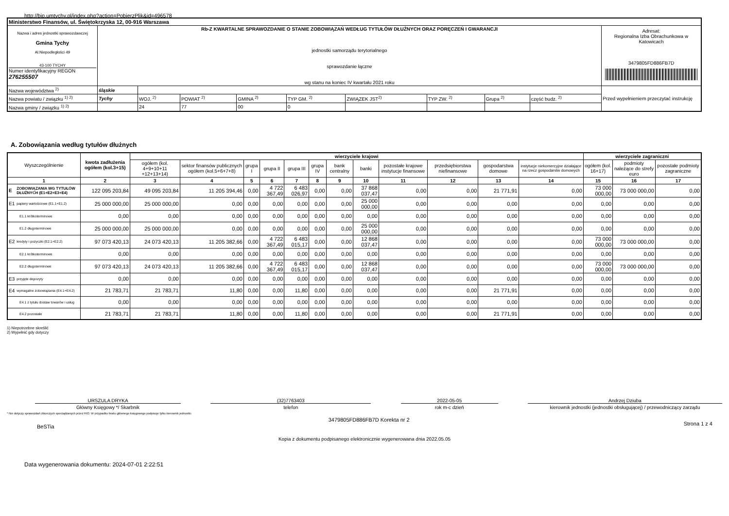http://bip.umtychy.pl/index.php?action=PobierzPlik&id=496578
| Ministerstwo Finansów, ul. Świętokrzyska 12, 00-916 Warszawa | | | | | | | | | | |
| Nazwa i adres jednostki sprawozdawczej Gmina Tychy Al.Niepodległości 49 43-100 TYCHY Numer identyfikacyjny REGON 276255507 | Rb-Z KWARTALNE SPRAWOZDANIE O STANIE ZOBOWIĄZAŃ WEDŁUG TYTUŁÓW DŁUŻNYCH ORAZ PORĘCZEŃ I GWARANCJI jednostki samorządu terytorialnego sprawozdanie łączne wg stanu na koniec IV kwartału 2021 roku | | | | | | | | | Adresat: Regionalna Izba Obrachunkowa w Katowicach 3479805FD886FB7D |
| Nazwa województwa <sup>2)</sup> | śląskie | | | | | | | | | Przed wypełnieniem przeczytać instrukcję |
| Nazwa powiatu / związku <sup>1) 2)</sup> | Tychy | WOJ. <sup>2)</sup> | POWIAT <sup>2)</sup> | GMINA <sup>2)</sup> | TYP GM. <sup>2)</sup> | ZWIĄZEK JST<sup>2)</sup> | TYP ZW. <sup>2)</sup> | Grupa <sup>2)</sup> | część budz. <sup>2)</sup> | |
| Nazwa gminy / związku <sup>1) 2)</sup> | | 24 | 77 | 00 | 0 | | | | | |
A. Zobowiązania według tytułów dłużnych
| Wyszczególnienie | | kwota zadłużenia ogółem (kol.3+15) | wierzyciele krajowi | | | | | | | | | | | | wierzyciele zagraniczni | | |
| --- | --- | --- | --- | --- | --- | --- | --- | --- | --- | --- | --- | --- | --- | --- | --- | --- | --- |
| | | | ogółem (kol. 4+9+10+11 +12+13+14) | sektor finansów publicznych ogółem (kol.5+6+7+8) | grupa I | grupa II | grupa III | grupa IV | bank centralny | banki | pozostałe krajowe instytucje finansowe | przedsiębiorstwa niefinansowe | gospodarstwa domowe | instytucje niekomercyjne działające na rzecz gospodarstw domowych | ogółem (kol. 16+17) | podmioty należące do strefy euro | pozostałe podmioty zagraniczne |
| 1 | | 2 | 3 | 4 | 5 | 6 | 7 | 8 | 9 | 10 | 11 | 12 | 13 | 14 | 15 | 16 | 17 |
| E | ZOBOWIĄZANIA WG TYTUŁÓW DŁUŻNYCH (E1+E2+E3+E4) | 122 095 203,84 | 49 095 203,84 | 11 205 394,46 | 0,00 | 4 722 367,49 | 6 483 026,97 | 0,00 | 0,00 | 37 868 037,47 | 0,00 | 0,00 | 21 771,91 | 0,00 | 73 000 000,00 | 73 000 000,00 | 0,00 |
| E1 | papiery wartościowe (E1.1+E1.2) | 25 000 000,00 | 25 000 000,00 | 0,00 | 0,00 | 0,00 | 0,00 | 0,00 | 0,00 | 25 000 000,00 | 0,00 | 0,00 | 0,00 | 0,00 | 0,00 | 0,00 | 0,00 |
| E1.1 krótkoterminowe | | 0,00 | 0,00 | 0,00 | 0,00 | 0,00 | 0,00 | 0,00 | 0,00 | 0,00 | 0,00 | 0,00 | 0,00 | 0,00 | 0,00 | 0,00 | 0,00 |
| E1.2 długoterminowe | | 25 000 000,00 | 25 000 000,00 | 0,00 | 0,00 | 0,00 | 0,00 | 0,00 | 0,00 | 25 000 000,00 | 0,00 | 0,00 | 0,00 | 0,00 | 0,00 | 0,00 | 0,00 |
| E2 | kredyty i pożyczki (E2.1+E2.2) | 97 073 420,13 | 24 073 420,13 | 11 205 382,66 | 0,00 | 4 722 367,49 | 6 483 015,17 | 0,00 | 0,00 | 12 868 037,47 | 0,00 | 0,00 | 0,00 | 0,00 | 73 000 000,00 | 73 000 000,00 | 0,00 |
| E2.1 krótkoterminowe | | 0,00 | 0,00 | 0,00 | 0,00 | 0,00 | 0,00 | 0,00 | 0,00 | 0,00 | 0,00 | 0,00 | 0,00 | 0,00 | 0,00 | 0,00 | 0,00 |
| E2.2 długoterminowe | | 97 073 420,13 | 24 073 420,13 | 11 205 382,66 | 0,00 | 4 722 367,49 | 6 483 015,17 | 0,00 | 0,00 | 12 868 037,47 | 0,00 | 0,00 | 0,00 | 0,00 | 73 000 000,00 | 73 000 000,00 | 0,00 |
| E3 | przyjęte depozyty | 0,00 | 0,00 | 0,00 | 0,00 | 0,00 | 0,00 | 0,00 | 0,00 | 0,00 | 0,00 | 0,00 | 0,00 | 0,00 | 0,00 | 0,00 | 0,00 |
| E4 | wymagalne zobowiązania (E4.1+E4.2) | 21 783,71 | 21 783,71 | 11,80 | 0,00 | 0,00 | 11,80 | 0,00 | 0,00 | 0,00 | 0,00 | 0,00 | 21 771,91 | 0,00 | 0,00 | 0,00 | 0,00 |
| E4.1 z tytułu dostaw towarów i usług | | 0,00 | 0,00 | 0,00 | 0,00 | 0,00 | 0,00 | 0,00 | 0,00 | 0,00 | 0,00 | 0,00 | 0,00 | 0,00 | 0,00 | 0,00 | 0,00 |
| E4.2 pozostałe | | 21 783,71 | 21 783,71 | 11,80 | 0,00 | 0,00 | 11,80 | 0,00 | 0,00 | 0,00 | 0,00 | 0,00 | 21 771,91 | 0,00 | 0,00 | 0,00 | 0,00 |
1) Niepotrzebne skreślić
2) Wypełnić gdy dotyczy
URSZULA DRYKA
Główny Księgowy */ Skarbnik
(32)7763403
telefon
2022-05-05
rok m-c dzień
Andrzej Dziuba
kierownik jednostki (jednostki obsługującej) / przewodniczący zarządu
* Nie dotyczy sprawozdań zbiorczych sporządzanych przez RIO. W przypadku braku głównego księgowego podpisuje tylko kierownik jednostki.
BeSTia 3479805FD886FB7D Korekta nr 2 Strona 1 z 4
Kopia z dokumentu podpisanego elektronicznie wygenerowana dnia 2022.05.05
Data wygenerowania dokumentu: 2024-07-01 2:22:51